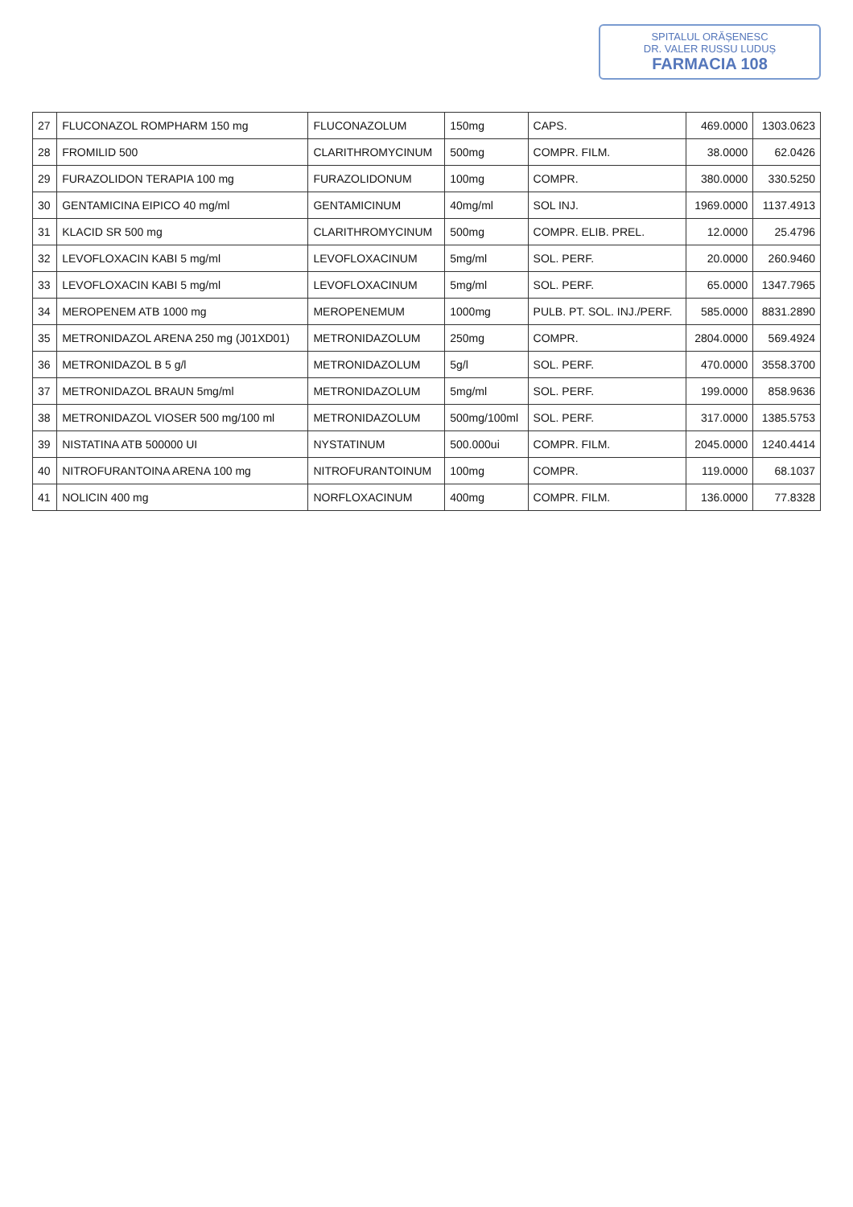SPITALUL ORĂȘENESC
DR. VALER RUSSU LUDUȘ
FARMACIA 108
| 27 | FLUCONAZOL ROMPHARM 150 mg | FLUCONAZOLUM | 150mg | CAPS. | 469.0000 | 1303.0623 |
| 28 | FROMILID 500 | CLARITHROMYCINUM | 500mg | COMPR. FILM. | 38.0000 | 62.0426 |
| 29 | FURAZOLIDON TERAPIA 100 mg | FURAZOLIDONUM | 100mg | COMPR. | 380.0000 | 330.5250 |
| 30 | GENTAMICINA EIPICO 40 mg/ml | GENTAMICINUM | 40mg/ml | SOL INJ. | 1969.0000 | 1137.4913 |
| 31 | KLACID SR 500 mg | CLARITHROMYCINUM | 500mg | COMPR. ELIB. PREL. | 12.0000 | 25.4796 |
| 32 | LEVOFLOXACIN KABI 5 mg/ml | LEVOFLOXACINUM | 5mg/ml | SOL. PERF. | 20.0000 | 260.9460 |
| 33 | LEVOFLOXACIN KABI 5 mg/ml | LEVOFLOXACINUM | 5mg/ml | SOL. PERF. | 65.0000 | 1347.7965 |
| 34 | MEROPENEM ATB 1000 mg | MEROPENEMUM | 1000mg | PULB. PT. SOL. INJ./PERF. | 585.0000 | 8831.2890 |
| 35 | METRONIDAZOL ARENA 250 mg (J01XD01) | METRONIDAZOLUM | 250mg | COMPR. | 2804.0000 | 569.4924 |
| 36 | METRONIDAZOL B 5 g/l | METRONIDAZOLUM | 5g/l | SOL. PERF. | 470.0000 | 3558.3700 |
| 37 | METRONIDAZOL BRAUN 5mg/ml | METRONIDAZOLUM | 5mg/ml | SOL. PERF. | 199.0000 | 858.9636 |
| 38 | METRONIDAZOL VIOSER 500 mg/100 ml | METRONIDAZOLUM | 500mg/100ml | SOL. PERF. | 317.0000 | 1385.5753 |
| 39 | NISTATINA ATB 500000 UI | NYSTATINUM | 500.000ui | COMPR. FILM. | 2045.0000 | 1240.4414 |
| 40 | NITROFURANTOINA ARENA 100 mg | NITROFURANTOINUM | 100mg | COMPR. | 119.0000 | 68.1037 |
| 41 | NOLICIN 400 mg | NORFLOXACINUM | 400mg | COMPR. FILM. | 136.0000 | 77.8328 |